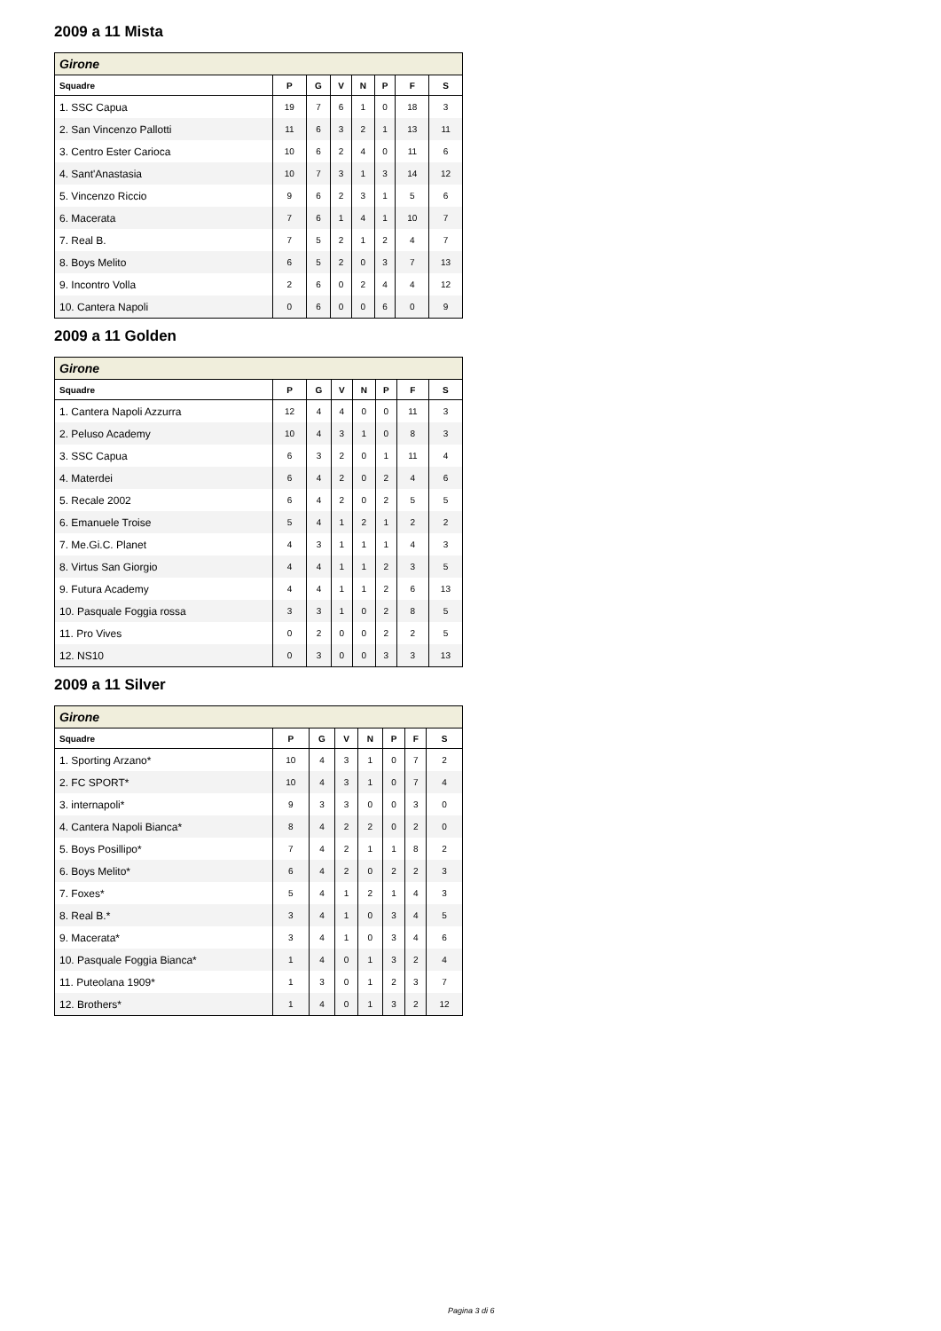2009 a 11 Mista
| Girone | | | | | | | |
| --- | --- | --- | --- | --- | --- | --- | --- |
| Squadre | P | G | V | N | P | F | S |
| 1. SSC Capua | 19 | 7 | 6 | 1 | 0 | 18 | 3 |
| 2. San Vincenzo Pallotti | 11 | 6 | 3 | 2 | 1 | 13 | 11 |
| 3. Centro Ester Carioca | 10 | 6 | 2 | 4 | 0 | 11 | 6 |
| 4. Sant'Anastasia | 10 | 7 | 3 | 1 | 3 | 14 | 12 |
| 5. Vincenzo Riccio | 9 | 6 | 2 | 3 | 1 | 5 | 6 |
| 6. Macerata | 7 | 6 | 1 | 4 | 1 | 10 | 7 |
| 7. Real B. | 7 | 5 | 2 | 1 | 2 | 4 | 7 |
| 8. Boys Melito | 6 | 5 | 2 | 0 | 3 | 7 | 13 |
| 9. Incontro Volla | 2 | 6 | 0 | 2 | 4 | 4 | 12 |
| 10. Cantera Napoli | 0 | 6 | 0 | 0 | 6 | 0 | 9 |
2009 a 11 Golden
| Girone | | | | | | | |
| --- | --- | --- | --- | --- | --- | --- | --- |
| Squadre | P | G | V | N | P | F | S |
| 1. Cantera Napoli Azzurra | 12 | 4 | 4 | 0 | 0 | 11 | 3 |
| 2. Peluso Academy | 10 | 4 | 3 | 1 | 0 | 8 | 3 |
| 3. SSC Capua | 6 | 3 | 2 | 0 | 1 | 11 | 4 |
| 4. Materdei | 6 | 4 | 2 | 0 | 2 | 4 | 6 |
| 5. Recale 2002 | 6 | 4 | 2 | 0 | 2 | 5 | 5 |
| 6. Emanuele Troise | 5 | 4 | 1 | 2 | 1 | 2 | 2 |
| 7. Me.Gi.C. Planet | 4 | 3 | 1 | 1 | 1 | 4 | 3 |
| 8. Virtus San Giorgio | 4 | 4 | 1 | 1 | 2 | 3 | 5 |
| 9. Futura Academy | 4 | 4 | 1 | 1 | 2 | 6 | 13 |
| 10. Pasquale Foggia rossa | 3 | 3 | 1 | 0 | 2 | 8 | 5 |
| 11. Pro Vives | 0 | 2 | 0 | 0 | 2 | 2 | 5 |
| 12. NS10 | 0 | 3 | 0 | 0 | 3 | 3 | 13 |
2009 a 11 Silver
| Girone | | | | | | | |
| --- | --- | --- | --- | --- | --- | --- | --- |
| Squadre | P | G | V | N | P | F | S |
| 1. Sporting Arzano* | 10 | 4 | 3 | 1 | 0 | 7 | 2 |
| 2. FC SPORT* | 10 | 4 | 3 | 1 | 0 | 7 | 4 |
| 3. internapoli* | 9 | 3 | 3 | 0 | 0 | 3 | 0 |
| 4. Cantera Napoli Bianca* | 8 | 4 | 2 | 2 | 0 | 2 | 0 |
| 5. Boys Posillipo* | 7 | 4 | 2 | 1 | 1 | 8 | 2 |
| 6. Boys Melito* | 6 | 4 | 2 | 0 | 2 | 2 | 3 |
| 7. Foxes* | 5 | 4 | 1 | 2 | 1 | 4 | 3 |
| 8. Real B.* | 3 | 4 | 1 | 0 | 3 | 4 | 5 |
| 9. Macerata* | 3 | 4 | 1 | 0 | 3 | 4 | 6 |
| 10. Pasquale Foggia Bianca* | 1 | 4 | 0 | 1 | 3 | 2 | 4 |
| 11. Puteolana 1909* | 1 | 3 | 0 | 1 | 2 | 3 | 7 |
| 12. Brothers* | 1 | 4 | 0 | 1 | 3 | 2 | 12 |
Pagina 3 di 6